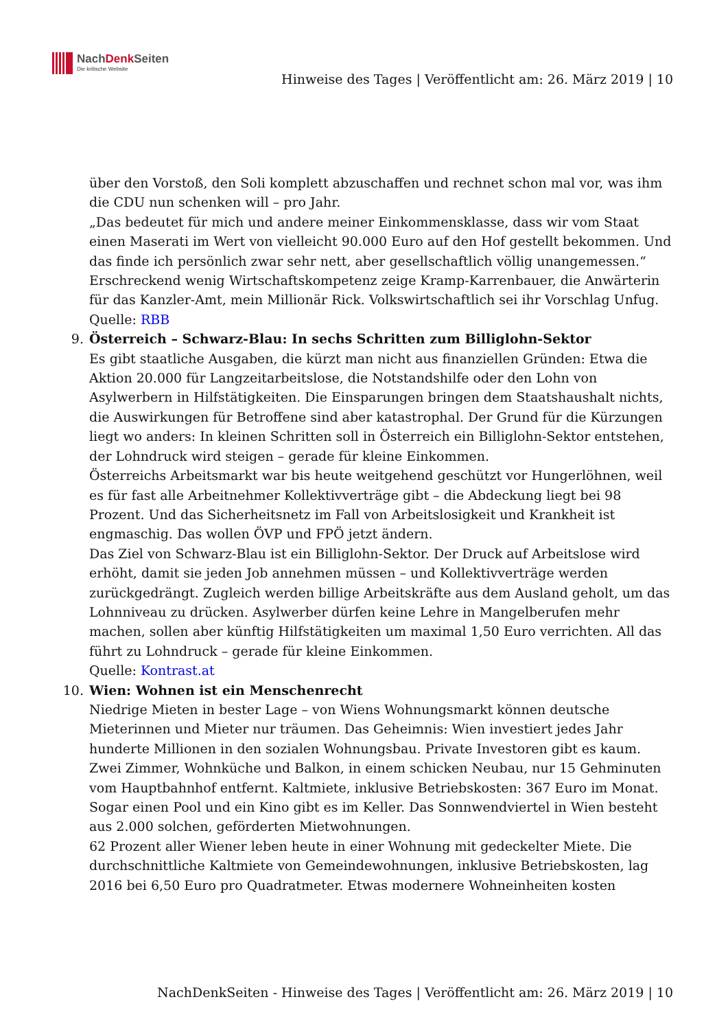NachDenk Seiten
Die kritische Website
Hinweise des Tages | Veröffentlicht am: 26. März 2019 | 10
über den Vorstoß, den Soli komplett abzuschaffen und rechnet schon mal vor, was ihm die CDU nun schenken will – pro Jahr.
„Das bedeutet für mich und andere meiner Einkommensklasse, dass wir vom Staat einen Maserati im Wert von vielleicht 90.000 Euro auf den Hof gestellt bekommen. Und das finde ich persönlich zwar sehr nett, aber gesellschaftlich völlig unangemessen.“
Erschreckend wenig Wirtschaftskompetenz zeige Kramp-Karrenbauer, die Anwärterin für das Kanzler-Amt, mein Millionär Rick. Volkswirtschaftlich sei ihr Vorschlag Unfug.
Quelle: RBB
9.
Österreich – Schwarz-Blau: In sechs Schritten zum Billiglohn-Sektor
Es gibt staatliche Ausgaben, die kürzt man nicht aus finanziellen Gründen: Etwa die Aktion 20.000 für Langzeitarbeitslose, die Notstandshilfe oder den Lohn von Asylwerbern in Hilfstätigkeiten. Die Einsparungen bringen dem Staatshaushalt nichts, die Auswirkungen für Betroffene sind aber katastrophal. Der Grund für die Kürzungen liegt wo anders: In kleinen Schritten soll in Österreich ein Billiglohn-Sektor entstehen, der Lohndruck wird steigen – gerade für kleine Einkommen.
Österreichs Arbeitsmarkt war bis heute weitgehend geschützt vor Hungerlöhnen, weil es für fast alle Arbeitnehmer Kollektivverträge gibt – die Abdeckung liegt bei 98 Prozent. Und das Sicherheitsnetz im Fall von Arbeitslosigkeit und Krankheit ist engmaschig. Das wollen ÖVP und FPÖ jetzt ändern.
Das Ziel von Schwarz-Blau ist ein Billiglohn-Sektor. Der Druck auf Arbeitslose wird erhöht, damit sie jeden Job annehmen müssen – und Kollektivverträge werden zurückgedrängt. Zugleich werden billige Arbeitskräfte aus dem Ausland geholt, um das Lohnniveau zu drücken. Asylwerber dürfen keine Lehre in Mangelberufen mehr machen, sollen aber künftig Hilfstätigkeiten um maximal 1,50 Euro verrichten. All das führt zu Lohndruck – gerade für kleine Einkommen.
Quelle: Kontrast.at
10.
Wien: Wohnen ist ein Menschenrecht
Niedrige Mieten in bester Lage – von Wiens Wohnungsmarkt können deutsche Mieterinnen und Mieter nur träumen. Das Geheimnis: Wien investiert jedes Jahr hunderte Millionen in den sozialen Wohnungsbau. Private Investoren gibt es kaum.
Zwei Zimmer, Wohnküche und Balkon, in einem schicken Neubau, nur 15 Gehminuten vom Hauptbahnhof entfernt. Kaltmiete, inklusive Betriebskosten: 367 Euro im Monat. Sogar einen Pool und ein Kino gibt es im Keller. Das Sonnwendviertel in Wien besteht aus 2.000 solchen, geförderten Mietwohnungen.
62 Prozent aller Wiener leben heute in einer Wohnung mit gedeckelter Miete. Die durchschnittliche Kaltmiete von Gemeindewohnungen, inklusive Betriebskosten, lag 2016 bei 6,50 Euro pro Quadratmeter. Etwas modernere Wohneinheiten kosten
NachDenkSeiten - Hinweise des Tages | Veröffentlicht am: 26. März 2019 | 10